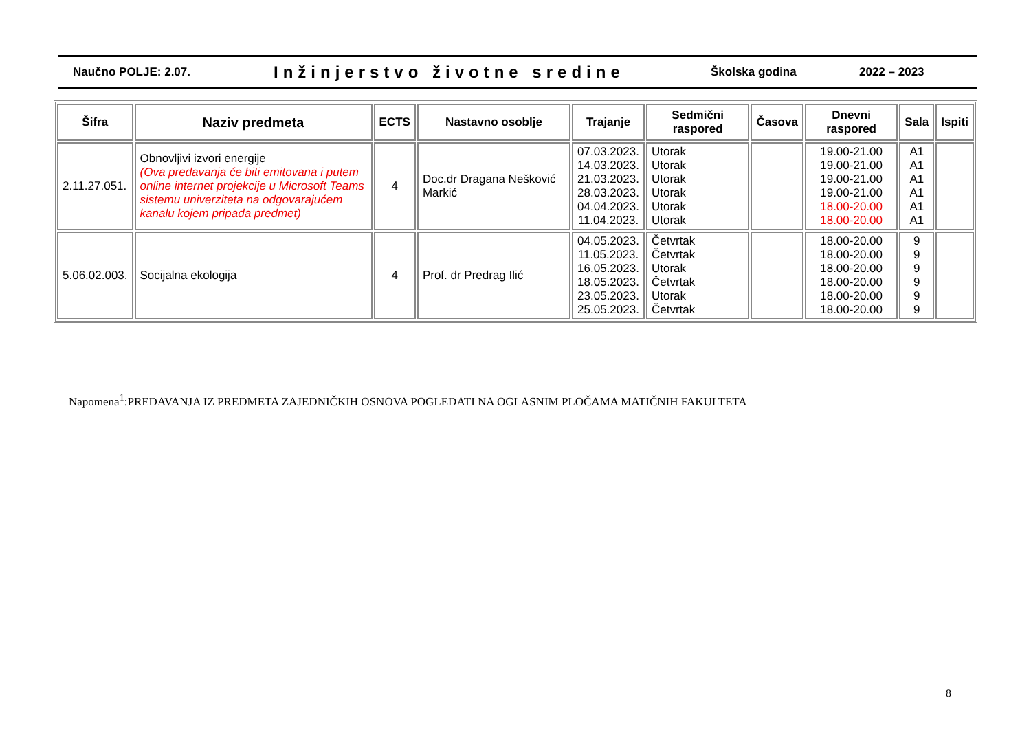Naučno POLJE: 2.07.
Inžinjerstvo životne sredine
Školska godina 2022 – 2023
| Šifra | Naziv predmeta | ECTS | Nastavno osoblje | Trajanje | Sedmični raspored | Časova | Dnevni raspored | Sala | Ispiti |
| --- | --- | --- | --- | --- | --- | --- | --- | --- | --- |
| 2.11.27.051. | Obnovljivi izvori energije (Ova predavanja će biti emitovana i putem online internet projekcije u Microsoft Teams sistemu univerziteta na odgovarajućem kanalu kojem pripada predmet) | 4 | Doc.dr Dragana Nešković Markić | 07.03.2023. 14.03.2023. 21.03.2023. 28.03.2023. 04.04.2023. 11.04.2023. | Utorak Utorak Utorak Utorak Utorak Utorak | | 19.00-21.00 19.00-21.00 19.00-21.00 19.00-21.00 18.00-20.00 18.00-20.00 | A1 A1 A1 A1 A1 A1 | |
| 5.06.02.003. | Socijalna ekologija | 4 | Prof. dr Predrag Ilić | 04.05.2023. 11.05.2023. 16.05.2023. 18.05.2023. 23.05.2023. 25.05.2023. | Četvrtak Četvrtak Utorak Četvrtak Utorak Četvrtak | | 18.00-20.00 18.00-20.00 18.00-20.00 18.00-20.00 18.00-20.00 18.00-20.00 | 9 9 9 9 9 9 | |
Napomena<sup>1</sup>:PREDAVANJA IZ PREDMETA ZAJEDNIČKIH OSNOVA POGLEDATI NA OGLASNIM PLOČAMA MATIČNIH FAKULTETA
8